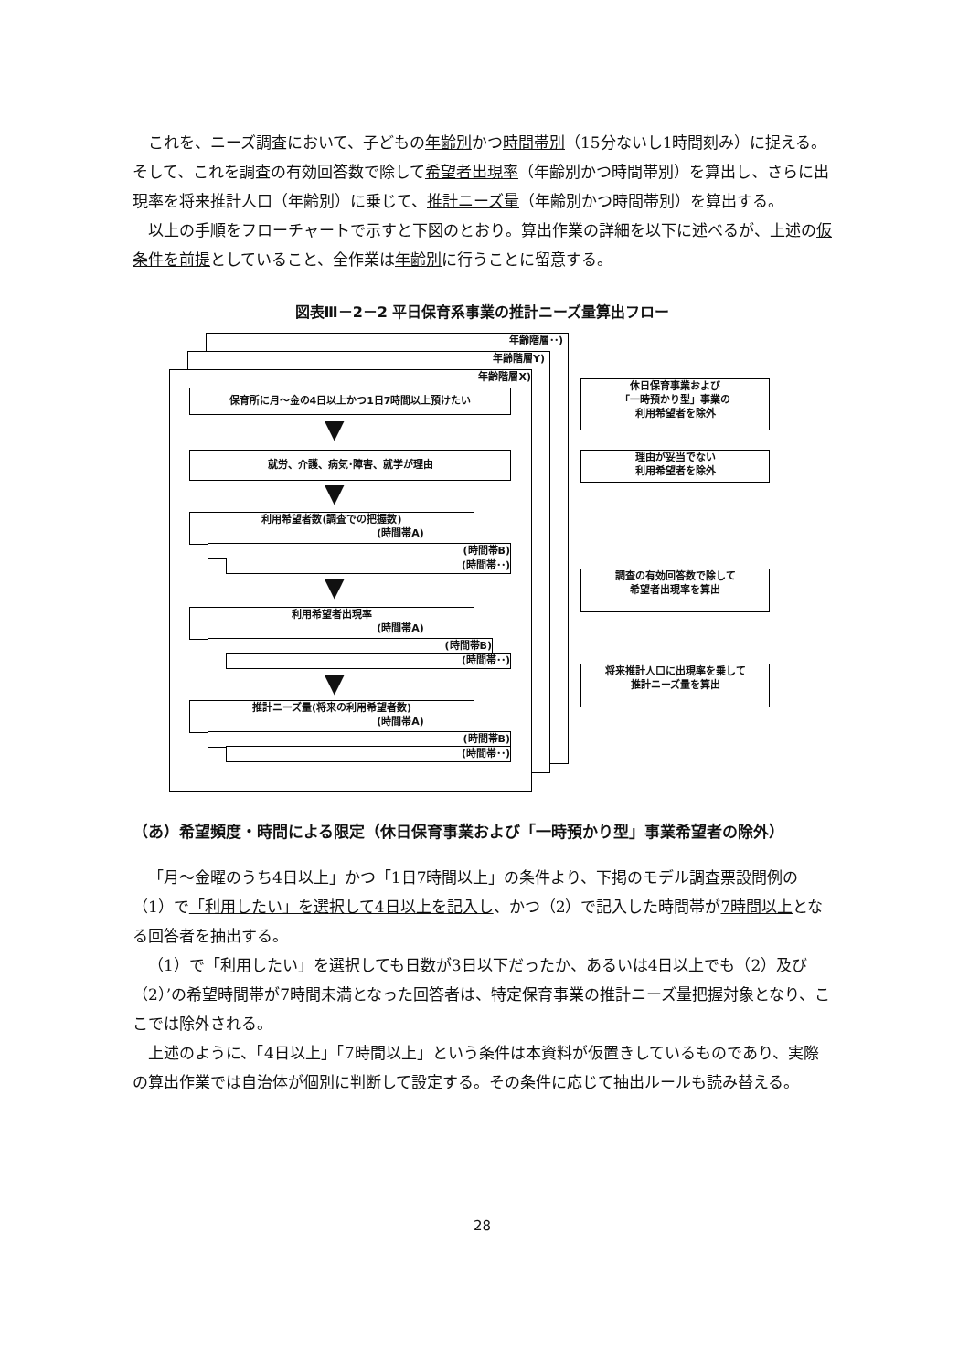これを、ニーズ調査において、子どもの年齢別かつ時間帯別（15分ないし1時間刻み）に捉える。そして、これを調査の有効回答数で除して希望者出現率（年齢別かつ時間帯別）を算出し、さらに出現率を将来推計人口（年齢別）に乗じて、推計ニーズ量（年齢別かつ時間帯別）を算出する。
以上の手順をフローチャートで示すと下図のとおり。算出作業の詳細を以下に述べるが、上述の仮条件を前提としていること、全作業は年齢別に行うことに留意する。
図表Ⅲ－2－2 平日保育系事業の推計ニーズ量算出フロー
年齢階層･･)
年齢階層Y)
年齢階層X)
保育所に月～金の4日以上かつ1日7時間以上預けたい
休日保育事業および
「一時預かり型」事業の
利用希望者を除外
▼
就労、介護、病気･障害、就学が理由
理由が妥当でない
利用希望者を除外
▼
利用希望者数(調査での把握数)
(時間帯A)
(時間帯B)
(時間帯･･)
▼
調査の有効回答数で除して
希望者出現率を算出
利用希望者出現率
(時間帯A)
(時間帯B)
(時間帯･･)
▼
将来推計人口に出現率を乗して
推計ニーズ量を算出
推計ニーズ量(将来の利用希望者数)
(時間帯A)
(時間帯B)
(時間帯･･)
（あ）希望頻度・時間による限定（休日保育事業および「一時預かり型」事業希望者の除外）
「月～金曜のうち4日以上」かつ「1日7時間以上」の条件より、下掲のモデル調査票設問例の（1）で「利用したい」を選択して4日以上を記入し、かつ（2）で記入した時間帯が7時間以上となる回答者を抽出する。
（1）で「利用したい」を選択しても日数が3日以下だったか、あるいは4日以上でも（2）及び（2）’の希望時間帯が7時間未満となった回答者は、特定保育事業の推計ニーズ量把握対象となり、ここでは除外される。
上述のように、「4日以上」「7時間以上」という条件は本資料が仮置きしているものであり、実際の算出作業では自治体が個別に判断して設定する。その条件に応じて抽出ルールも読み替える。
28